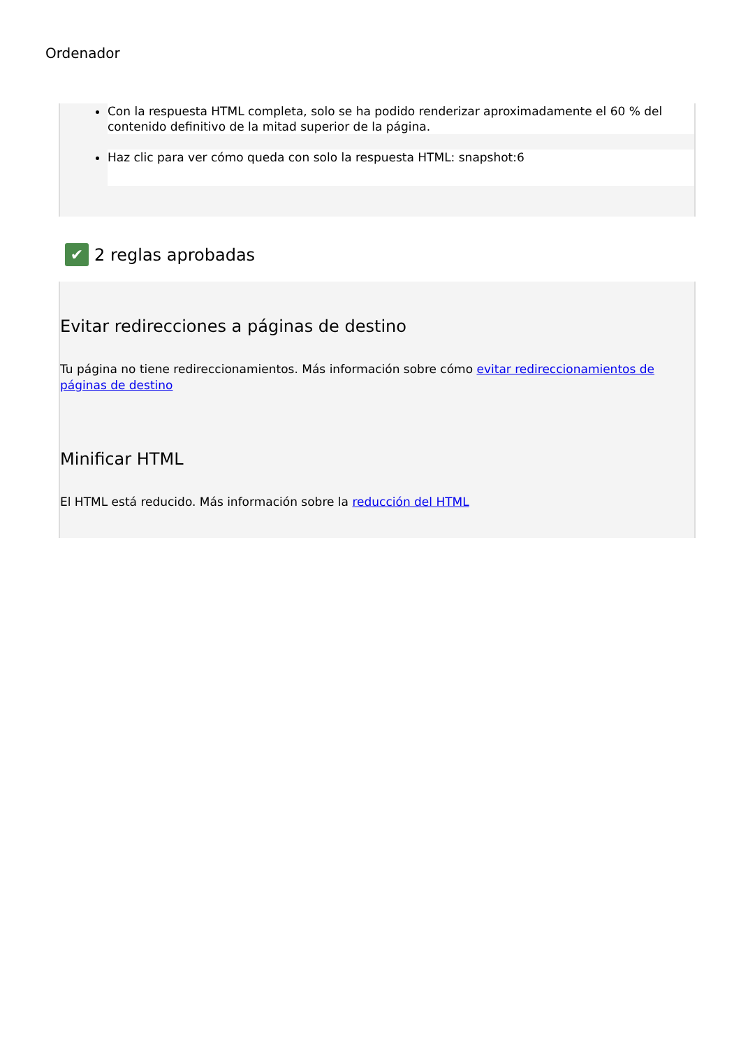Ordenador
Con la respuesta HTML completa, solo se ha podido renderizar aproximadamente el 60 % del contenido definitivo de la mitad superior de la página.
Haz clic para ver cómo queda con solo la respuesta HTML: snapshot:6
✔ 2 reglas aprobadas
Evitar redirecciones a páginas de destino
Tu página no tiene redireccionamientos. Más información sobre cómo evitar redireccionamientos de páginas de destino
Minificar HTML
El HTML está reducido. Más información sobre la reducción del HTML